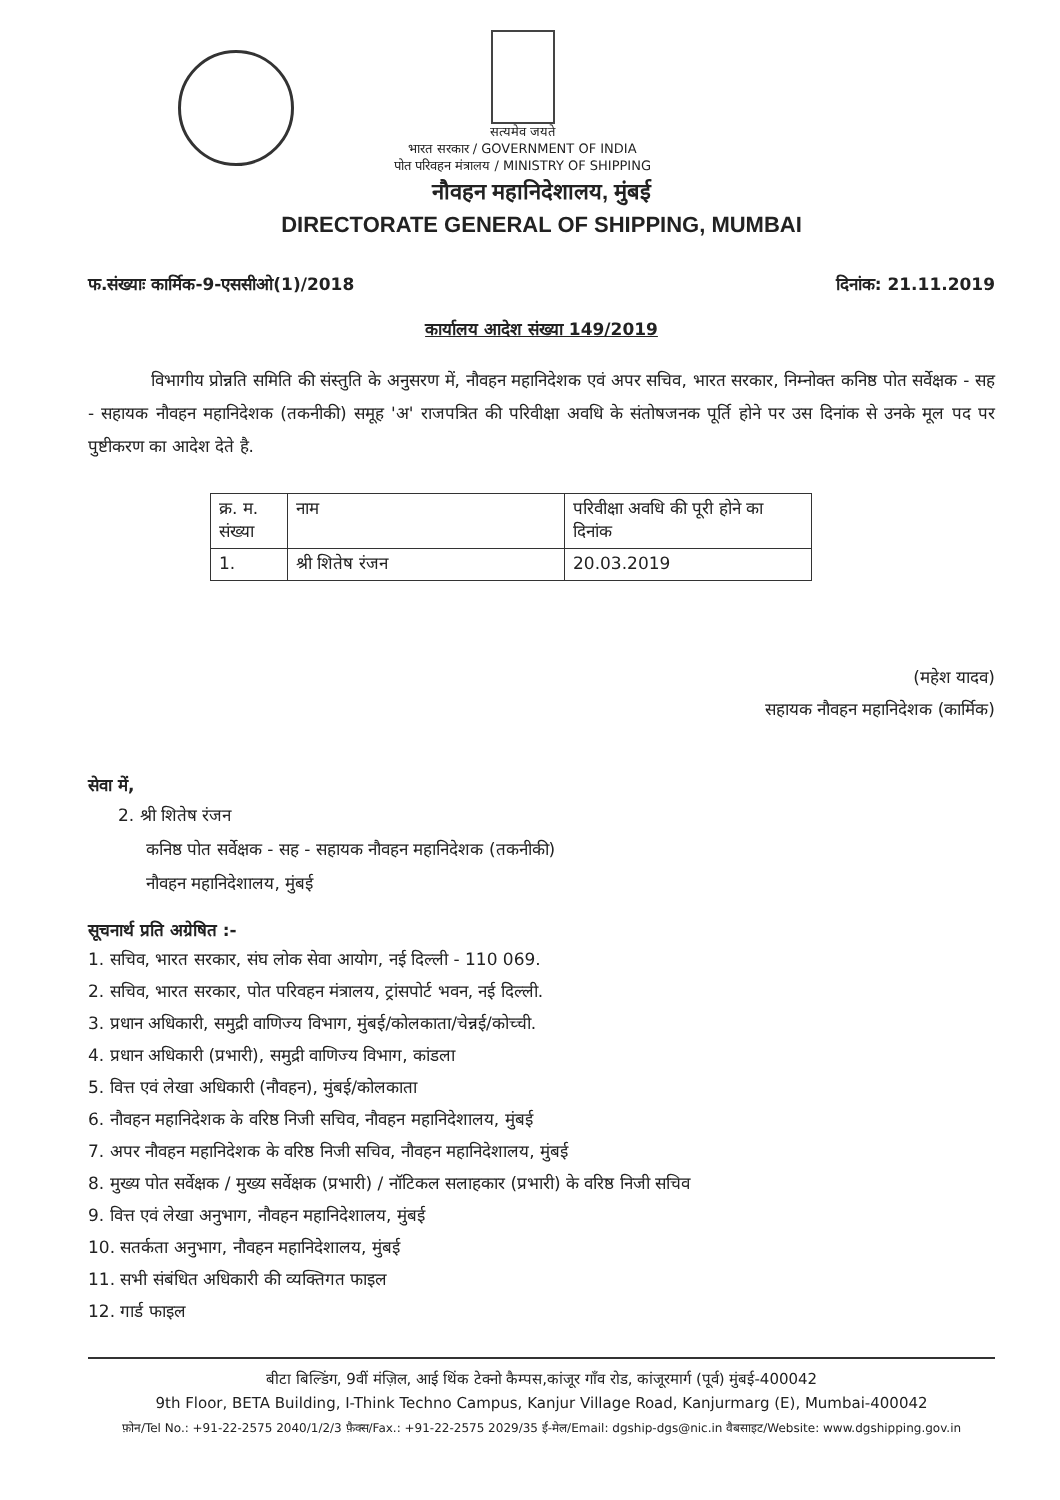सत्यमेव जयते
भारत सरकार / GOVERNMENT OF INDIA
पोत परिवहन मंत्रालय / MINISTRY OF SHIPPING
नौवहन महानिदेशालय, मुंबई
DIRECTORATE GENERAL OF SHIPPING, MUMBAI
फ.संख्याः कार्मिक-9-एससीओ(1)/2018 दिनांक: 21.11.2019
कार्यालय आदेश संख्या 149/2019
विभागीय प्रोन्नति समिति की संस्तुति के अनुसरण में, नौवहन महानिदेशक एवं अपर सचिव, भारत सरकार, निम्नोक्त कनिष्ठ पोत सर्वेक्षक - सह - सहायक नौवहन महानिदेशक (तकनीकी) समूह 'अ' राजपत्रित की परिवीक्षा अवधि के संतोषजनक पूर्ति होने पर उस दिनांक से उनके मूल पद पर पुष्टीकरण का आदेश देते है.
| क्र. म. संख्या | नाम | परिवीक्षा अवधि की पूरी होने का दिनांक |
| 1. | श्री शितेष रंजन | 20.03.2019 |
(महेश यादव)
सहायक नौवहन महानिदेशक (कार्मिक)
सेवा में,
2. श्री शितेष रंजन
कनिष्ठ पोत सर्वेक्षक - सह - सहायक नौवहन महानिदेशक (तकनीकी)
नौवहन महानिदेशालय, मुंबई
सूचनार्थ प्रति अग्रेषित :-
1. सचिव, भारत सरकार, संघ लोक सेवा आयोग, नई दिल्ली - 110 069.
2. सचिव, भारत सरकार, पोत परिवहन मंत्रालय, ट्रांसपोर्ट भवन, नई दिल्ली.
3. प्रधान अधिकारी, समुद्री वाणिज्य विभाग, मुंबई/कोलकाता/चेन्नई/कोच्ची.
4. प्रधान अधिकारी (प्रभारी), समुद्री वाणिज्य विभाग, कांडला
5. वित्त एवं लेखा अधिकारी (नौवहन), मुंबई/कोलकाता
6. नौवहन महानिदेशक के वरिष्ठ निजी सचिव, नौवहन महानिदेशालय, मुंबई
7. अपर नौवहन महानिदेशक के वरिष्ठ निजी सचिव, नौवहन महानिदेशालय, मुंबई
8. मुख्य पोत सर्वेक्षक / मुख्य सर्वेक्षक (प्रभारी) / नॉटिकल सलाहकार (प्रभारी) के वरिष्ठ निजी सचिव
9. वित्त एवं लेखा अनुभाग, नौवहन महानिदेशालय, मुंबई
10. सतर्कता अनुभाग, नौवहन महानिदेशालय, मुंबई
11. सभी संबंधित अधिकारी की व्यक्तिगत फाइल
12. गार्ड फाइल
बीटा बिल्डिंग, 9वीं मंज़िल, आई थिंक टेक्नो कैम्पस,कांजूर गाँव रोड, कांजूरमार्ग (पूर्व) मुंबई-400042
9th Floor, BETA Building, I-Think Techno Campus, Kanjur Village Road, Kanjurmarg (E), Mumbai-400042
फ़ोन/Tel No.: +91-22-2575 2040/1/2/3 फ़ैक्स/Fax.: +91-22-2575 2029/35 ई-मेल/Email: dgship-dgs@nic.in वैबसाइट/Website: www.dgshipping.gov.in